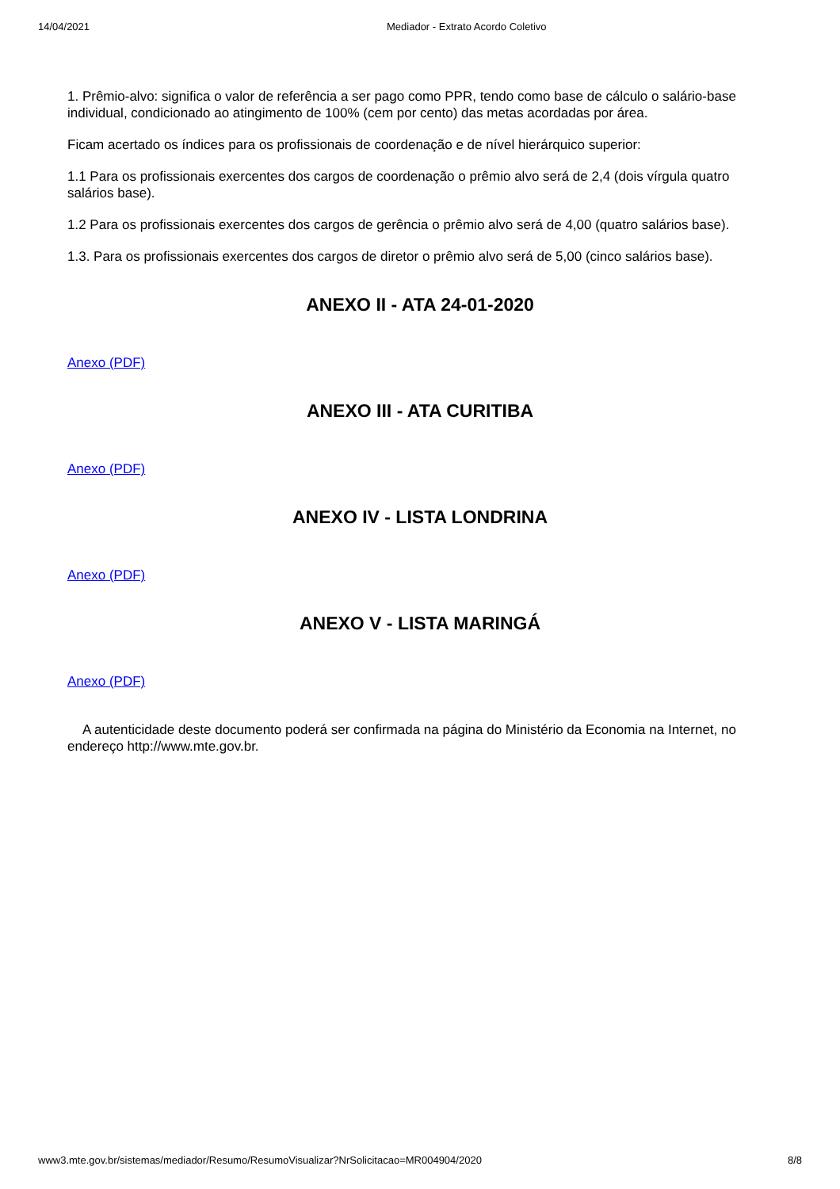14/04/2021 Mediador - Extrato Acordo Coletivo
1. Prêmio-alvo: significa o valor de referência a ser pago como PPR, tendo como base de cálculo o salário-base individual, condicionado ao atingimento de 100% (cem por cento) das metas acordadas por área.
Ficam acertado os índices para os profissionais de coordenação e de nível hierárquico superior:
1.1 Para os profissionais exercentes dos cargos de coordenação o prêmio alvo será de 2,4 (dois vírgula quatro salários base).
1.2 Para os profissionais exercentes dos cargos de gerência o prêmio alvo será de 4,00 (quatro salários base).
1.3. Para os profissionais exercentes dos cargos de diretor o prêmio alvo será de 5,00 (cinco salários base).
ANEXO II - ATA 24-01-2020
Anexo (PDF)
ANEXO III - ATA CURITIBA
Anexo (PDF)
ANEXO IV - LISTA LONDRINA
Anexo (PDF)
ANEXO V - LISTA MARINGÁ
Anexo (PDF)
A autenticidade deste documento poderá ser confirmada na página do Ministério da Economia na Internet, no endereço http://www.mte.gov.br.
www3.mte.gov.br/sistemas/mediador/Resumo/ResumoVisualizar?NrSolicitacao=MR004904/2020 8/8